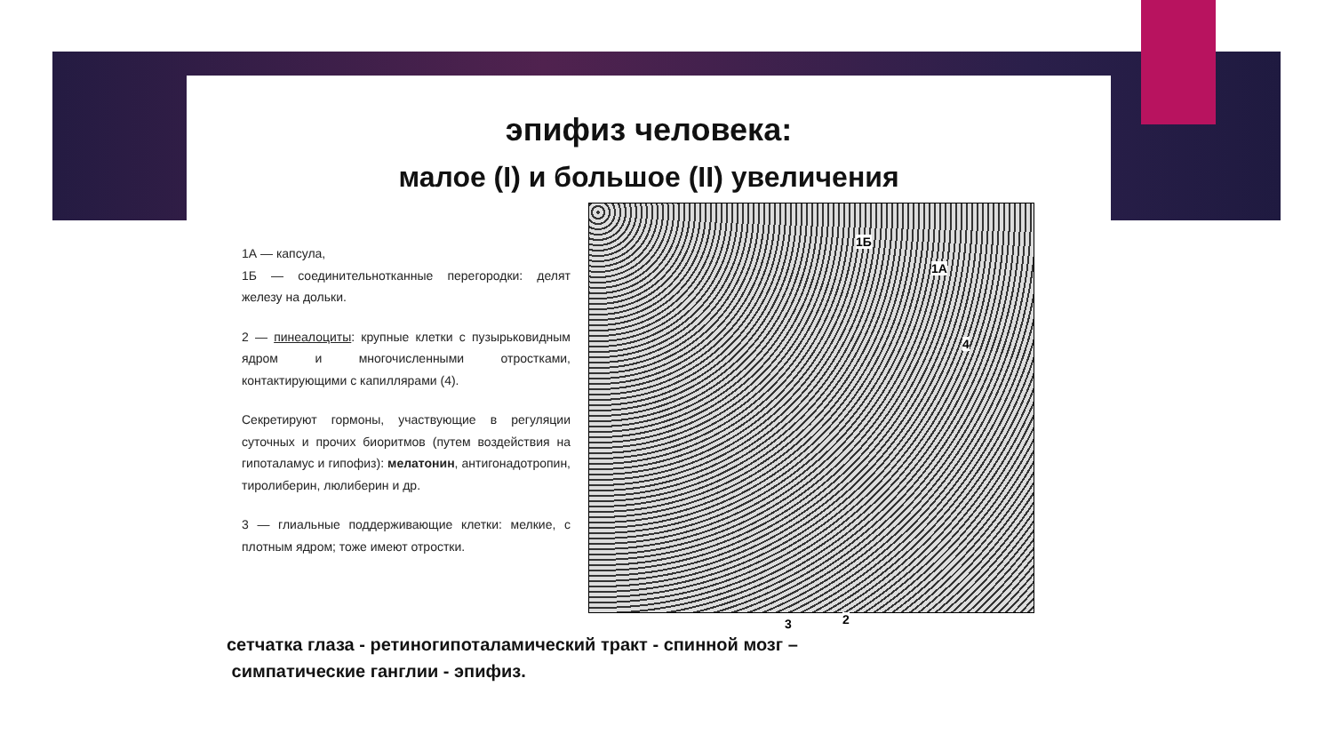эпифиз человека:
малое (I) и большое (II) увеличения
1А — капсула,
1Б — соединительнотканные перегородки: делят железу на дольки.
2 — пинеалоциты: крупные клетки с пузырьковидным ядром и многочисленными отростками, контактирующими с капиллярами (4).
Секретируют гормоны, участвующие в регуляции суточных и прочих биоритмов (путем воздействия на гипоталамус и гипофиз): мелатонин, антигонадотропин, тиролиберин, люлиберин и др.
3 — глиальные поддерживающие клетки: мелкие, с плотным ядром; тоже имеют отростки.
1Б
1А
4
3 2
сетчатка глаза - ретиногипоталамический тракт - спинной мозг –
симпатические ганглии - эпифиз.